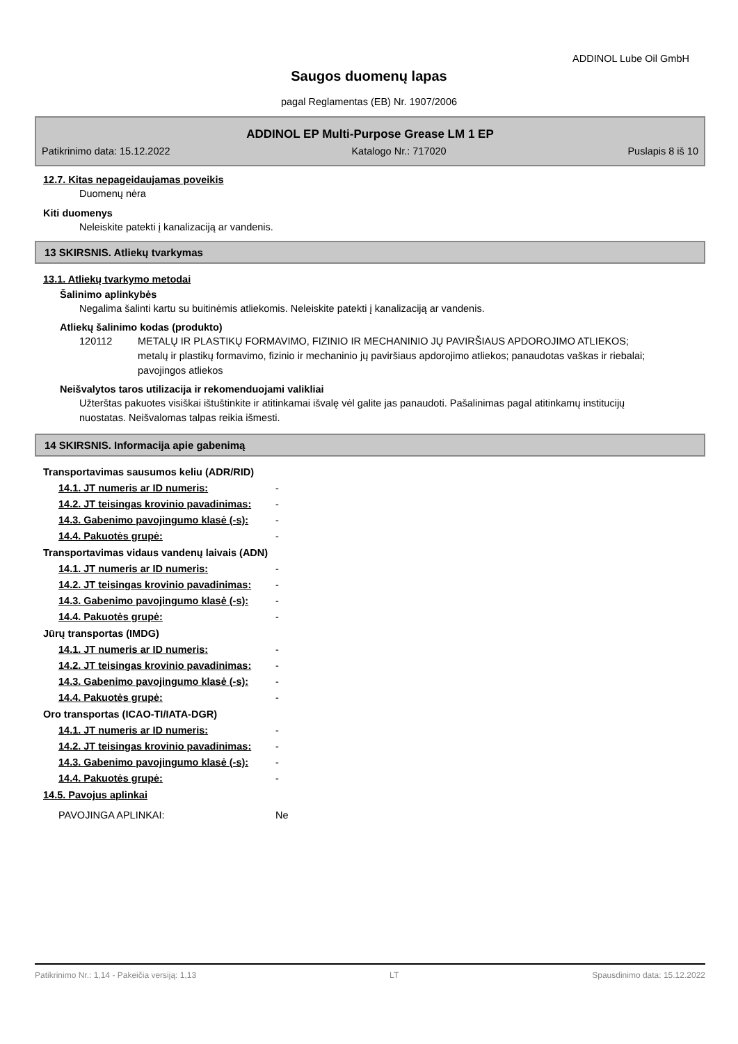ADDINOL Lube Oil GmbH
Saugos duomenų lapas
pagal Reglamentas (EB) Nr. 1907/2006
ADDINOL EP Multi-Purpose Grease LM 1 EP
Patikrinimo data: 15.12.2022 Katalogo Nr.: 717020 Puslapis 8 iš 10
12.7. Kitas nepageidaujamas poveikis
Duomenų nėra
Kiti duomenys
Neleiskite patekti į kanalizaciją ar vandenis.
13 SKIRSNIS. Atliekų tvarkymas
13.1. Atliekų tvarkymo metodai
Šalinimo aplinkybės
Negalima šalinti kartu su buitinėmis atliekomis. Neleiskite patekti į kanalizaciją ar vandenis.
Atliekų šalinimo kodas (produkto)
120112 METALŲ IR PLASTIKŲ FORMAVIMO, FIZINIO IR MECHANINIO JŲ PAVIRŠIAUS APDOROJIMO ATLIEKOS; metalų ir plastikų formavimo, fizinio ir mechaninio jų paviršiaus apdorojimo atliekos; panaudotas vaškas ir riebalai; pavojingos atliekos
Neišvalytos taros utilizacija ir rekomenduojami valikliai
Užterštas pakuotes visiškai ištuštinkite ir atitinkamai išvalę vėl galite jas panaudoti. Pašalinimas pagal atitinkamų institucijų nuostatas. Neišvalomas talpas reikia išmesti.
14 SKIRSNIS. Informacija apie gabenimą
Transportavimas sausumos keliu (ADR/RID)
| 14.1. JT numeris ar ID numeris: | - |
| 14.2. JT teisingas krovinio pavadinimas: | - |
| 14.3. Gabenimo pavojingumo klasė (-s): | - |
| 14.4. Pakuotės grupė: | - |
Transportavimas vidaus vandenų laivais (ADN)
| 14.1. JT numeris ar ID numeris: | - |
| 14.2. JT teisingas krovinio pavadinimas: | - |
| 14.3. Gabenimo pavojingumo klasė (-s): | - |
| 14.4. Pakuotės grupė: | - |
Jūrų transportas (IMDG)
| 14.1. JT numeris ar ID numeris: | - |
| 14.2. JT teisingas krovinio pavadinimas: | - |
| 14.3. Gabenimo pavojingumo klasė (-s): | - |
| 14.4. Pakuotės grupė: | - |
Oro transportas (ICAO-TI/IATA-DGR)
| 14.1. JT numeris ar ID numeris: | - |
| 14.2. JT teisingas krovinio pavadinimas: | - |
| 14.3. Gabenimo pavojingumo klasė (-s): | - |
| 14.4. Pakuotės grupė: | - |
14.5. Pavojus aplinkai
| PAVOJINGA APLINKAI: | Ne |
Patikrinimo Nr.: 1,14 - Pakeičia versiją: 1,13 LT Spausdinimo data: 15.12.2022